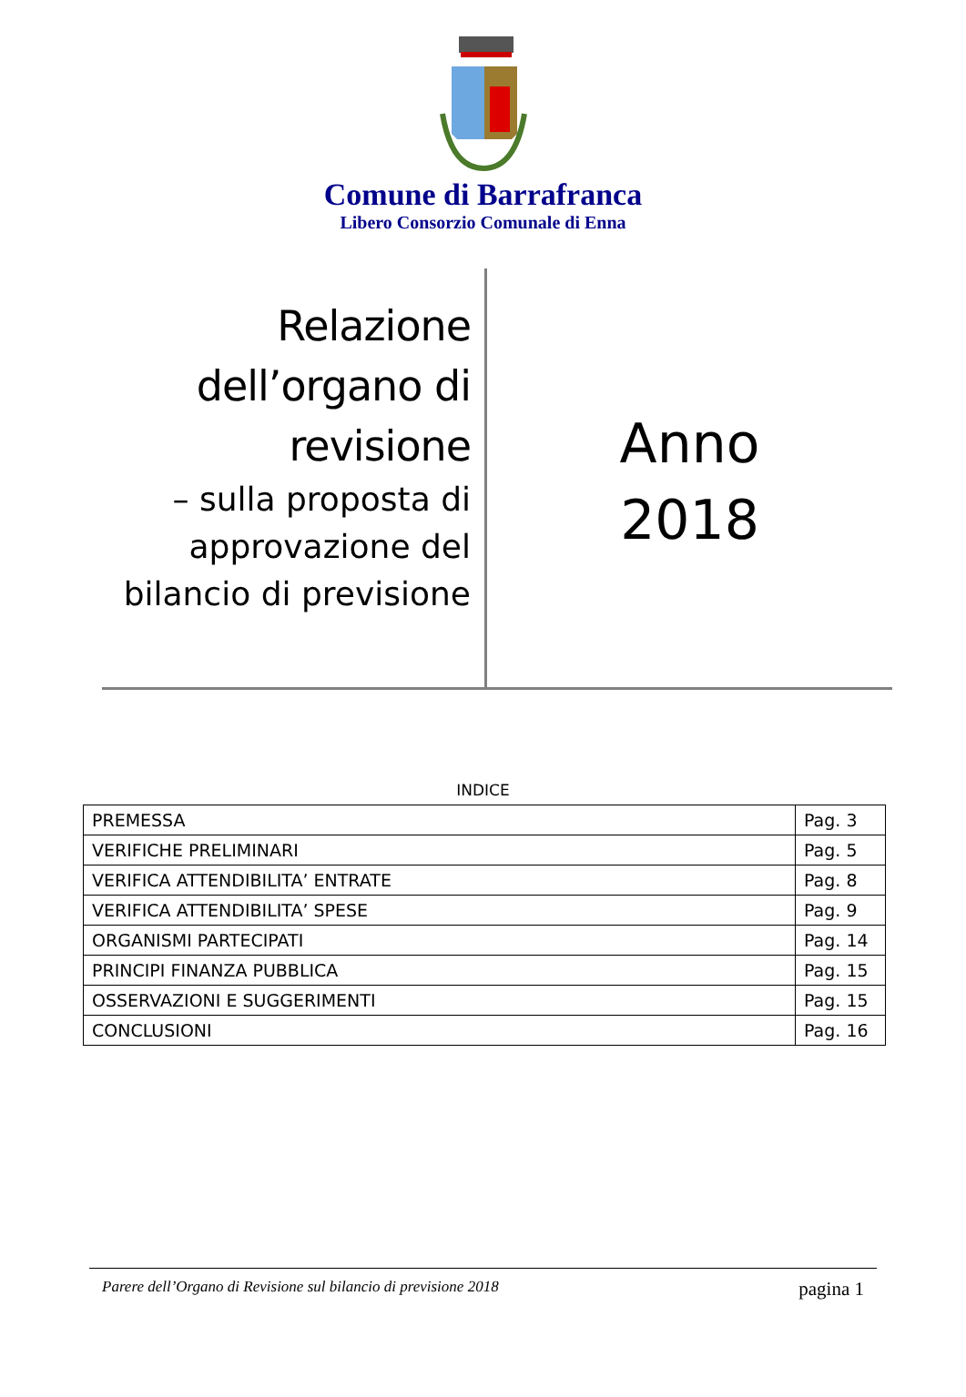Comune di Barrafranca
Libero Consorzio Comunale di Enna
Relazione dell’organo di revisione
– sulla proposta di approvazione del bilancio di previsione
Anno
2018
INDICE
| PREMESSA | Pag. 3 |
| VERIFICHE PRELIMINARI | Pag. 5 |
| VERIFICA ATTENDIBILITA’ ENTRATE | Pag. 8 |
| VERIFICA ATTENDIBILITA’ SPESE | Pag. 9 |
| ORGANISMI PARTECIPATI | Pag. 14 |
| PRINCIPI FINANZA PUBBLICA | Pag. 15 |
| OSSERVAZIONI E SUGGERIMENTI | Pag. 15 |
| CONCLUSIONI | Pag. 16 |
Parere dell’Organo di Revisione sul bilancio di previsione 2018 pagina 1